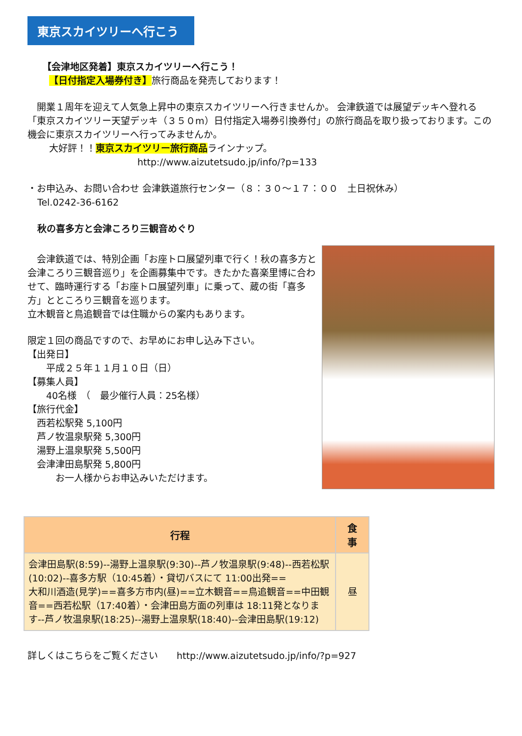東京スカイツリーへ行こう
【会津地区発着】東京スカイツリーへ行こう！
【日付指定入場券付き】旅行商品を発売しております！
　開業１周年を迎えて人気急上昇中の東京スカイツリーへ行きませんか。 会津鉄道では展望デッキへ登れる「東京スカイツリー天望デッキ（３５０m）日付指定入場券引換券付」の旅行商品を取り扱っております。この機会に東京スカイツリーへ行ってみませんか。
大好評！！東京スカイツリー旅行商品ラインナップ。
http://www.aizutetsudo.jp/info/?p=133
・お申込み、お問い合わせ 会津鉄道旅行センター（８：３０～１７：００　土日祝休み）
Tel.0242-36-6162
秋の喜多方と会津ころり三観音めぐり
　会津鉄道では、特別企画「お座トロ展望列車で行く！秋の喜多方と会津ころり三観音巡り」を企画募集中です。きたかた喜楽里博に合わせて、臨時運行する「お座トロ展望列車」に乗って、蔵の街「喜多方」とところり三観音を巡ります。
立木観音と鳥追観音では住職からの案内もあります。
限定１回の商品ですので、お早めにお申し込み下さい。
【出発日】
　　平成２５年１１月１０日（日）
【募集人員】
　　40名様　（　最少催行人員：25名様）
【旅行代金】
　西若松駅発 5,100円
　芦ノ牧温泉駅発 5,300円
　湯野上温泉駅発 5,500円
　会津津田島駅発 5,800円
　　　お一人様からお申込みいただけます。
| 行程 | 食 事 |
| --- | --- |
| 会津田島駅(8:59)--湯野上温泉駅(9:30)--芦ノ牧温泉駅(9:48)--西若松駅(10:02)--喜多方駅（10:45着）・貸切バスにて 11:00出発== 大和川酒造(見学)==喜多方市内(昼)==立木観音==鳥追観音==中田観音==西若松駅（17:40着）・会津田島方面の列車は 18:11発となります--芦ノ牧温泉駅(18:25)--湯野上温泉駅(18:40)--会津田島駅(19:12) | 昼 |
詳しくはこちらをご覧ください　　http://www.aizutetsudo.jp/info/?p=927